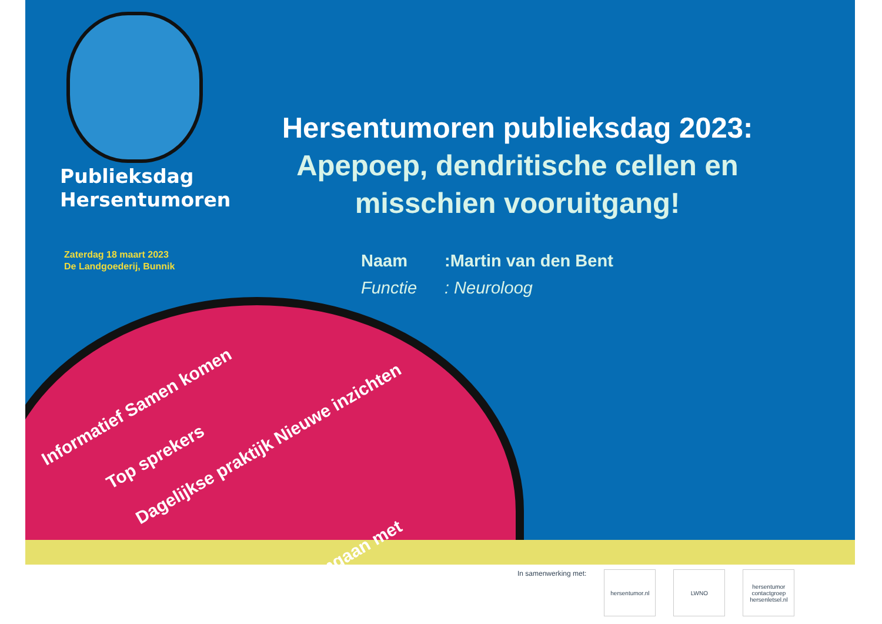Publieksdag
Hersentumoren
Zaterdag 18 maart 2023
De Landgoederij, Bunnik
Hersentumoren publieksdag 2023:
Apepoep, dendritische cellen en misschien vooruitgang!
Naam:Martin van den Bent
Functie: Neuroloog
Informatief Samen komen
Top sprekers
Dagelijkse praktijk Nieuwe inzichten
Omgaan met
In samenwerking met:
hersentumor.nl LWNO hersentumor contactgroep hersenletsel.nl